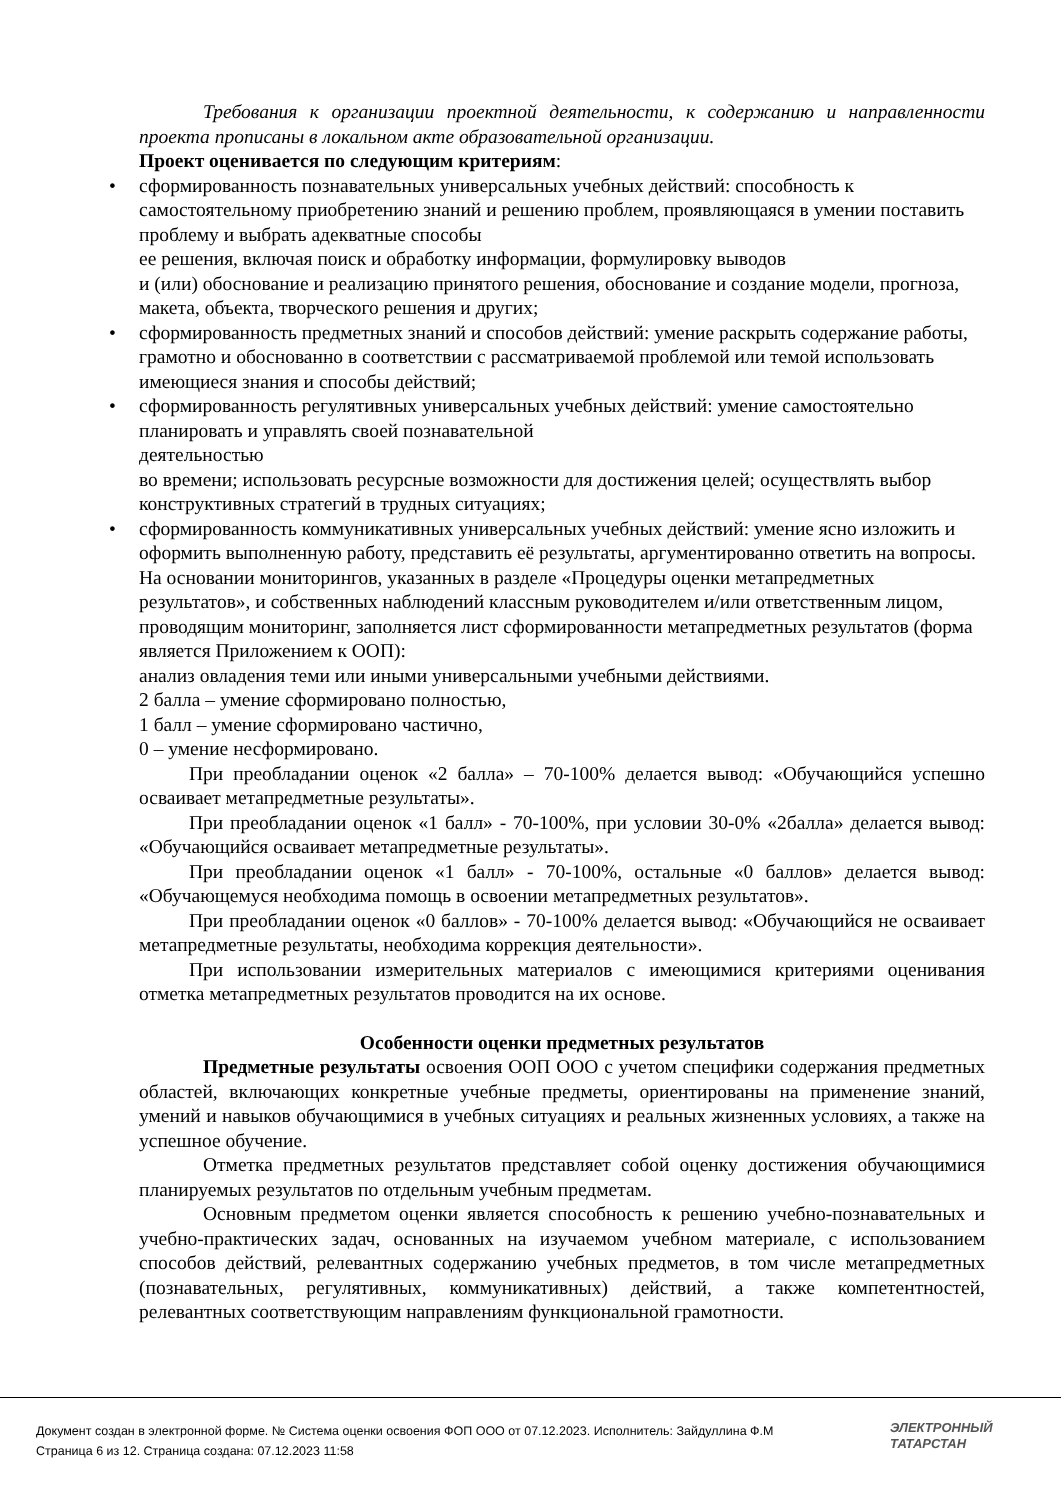Требования к организации проектной деятельности, к содержанию и направленности проекта прописаны в локальном акте образовательной организации.
Проект оценивается по следующим критериям:
• сформированность познавательных универсальных учебных действий: способность к самостоятельному приобретению знаний и решению проблем, проявляющаяся в умении поставить проблему и выбрать адекватные способы
ее решения, включая поиск и обработку информации, формулировку выводов
и (или) обоснование и реализацию принятого решения, обоснование и создание модели, прогноза, макета, объекта, творческого решения и других;
• сформированность предметных знаний и способов действий: умение раскрыть содержание работы, грамотно и обоснованно в соответствии с рассматриваемой проблемой или темой использовать имеющиеся знания и способы действий;
• сформированность регулятивных универсальных учебных действий: умение самостоятельно планировать и управлять своей познавательной
деятельностью
во времени; использовать ресурсные возможности для достижения целей; осуществлять выбор конструктивных стратегий в трудных ситуациях;
• сформированность коммуникативных универсальных учебных действий: умение ясно изложить и оформить выполненную работу, представить её результаты, аргументированно ответить на вопросы.
На основании мониторингов, указанных в разделе «Процедуры оценки метапредметных результатов», и собственных наблюдений классным руководителем и/или ответственным лицом, проводящим мониторинг, заполняется лист сформированности метапредметных результатов (форма является Приложением к ООП):
анализ овладения теми или иными универсальными учебными действиями.
2 балла – умение сформировано полностью,
1 балл – умение сформировано частично,
0 – умение несформировано.
При преобладании оценок «2 балла» – 70-100% делается вывод: «Обучающийся успешно осваивает метапредметные результаты».
При преобладании оценок «1 балл» - 70-100%, при условии 30-0% «2балла» делается вывод: «Обучающийся осваивает метапредметные результаты».
При преобладании оценок «1 балл» - 70-100%, остальные «0 баллов» делается вывод: «Обучающемуся необходима помощь в освоении метапредметных результатов».
При преобладании оценок «0 баллов» - 70-100% делается вывод: «Обучающийся не осваивает метапредметные результаты, необходима коррекция деятельности».
При использовании измерительных материалов с имеющимися критериями оценивания отметка метапредметных результатов проводится на их основе.
Особенности оценки предметных результатов
Предметные результаты освоения ООП ООО с учетом специфики содержания предметных областей, включающих конкретные учебные предметы, ориентированы на применение знаний, умений и навыков обучающимися в учебных ситуациях и реальных жизненных условиях, а также на успешное обучение.
Отметка предметных результатов представляет собой оценку достижения обучающимися планируемых результатов по отдельным учебным предметам.
Основным предметом оценки является способность к решению учебно-познавательных и учебно-практических задач, основанных на изучаемом учебном материале, с использованием способов действий, релевантных содержанию учебных предметов, в том числе метапредметных (познавательных, регулятивных, коммуникативных) действий, а также компетентностей, релевантных соответствующим направлениям функциональной грамотности.
Документ создан в электронной форме. № Система оценки освоения ФОП ООО от 07.12.2023. Исполнитель: Зайдуллина Ф.М
Страница 6 из 12. Страница создана: 07.12.2023 11:58
ЭЛЕКТРОННЫЙ
ТАТАРСТАН